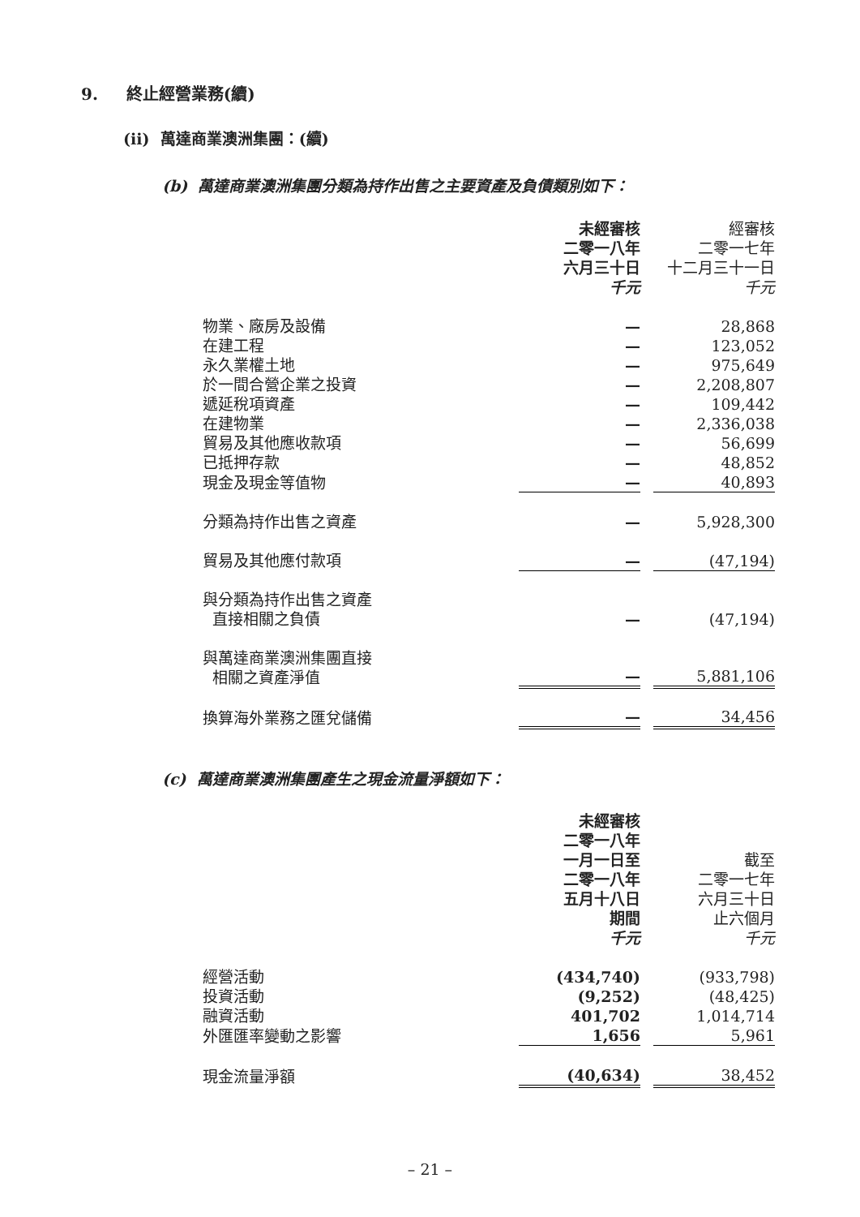9. 終止經營業務(續)
(ii) 萬達商業澳洲集團：(續)
(b) 萬達商業澳洲集團分類為持作出售之主要資產及負債類別如下：
| | 未經審核 二零一八年 六月三十日 千元 | | 經審核 二零一七年 十二月三十一日 千元 |
| 物業、廠房及設備 | — | | 28,868 |
| 在建工程 | — | | 123,052 |
| 永久業權土地 | — | | 975,649 |
| 於一間合營企業之投資 | — | | 2,208,807 |
| 遞延稅項資產 | — | | 109,442 |
| 在建物業 | — | | 2,336,038 |
| 貿易及其他應收款項 | — | | 56,699 |
| 已抵押存款 | — | | 48,852 |
| 現金及現金等值物 | — | | 40,893 |
| 分類為持作出售之資產 | — | | 5,928,300 |
| 貿易及其他應付款項 | — | | (47,194) |
| 與分類為持作出售之資產 直接相關之負債 | — | | (47,194) |
| 與萬達商業澳洲集團直接 相關之資產淨值 | — | | 5,881,106 |
| 換算海外業務之匯兌儲備 | — | | 34,456 |
(c) 萬達商業澳洲集團產生之現金流量淨額如下：
| | 未經審核 二零一八年 一月一日至 二零一八年 五月十八日 期間 千元 | | 截至 二零一七年 六月三十日 止六個月 千元 |
| 經營活動 | (434,740) | | (933,798) |
| 投資活動 | (9,252) | | (48,425) |
| 融資活動 | 401,702 | | 1,014,714 |
| 外匯匯率變動之影響 | 1,656 | | 5,961 |
| 現金流量淨額 | (40,634) | | 38,452 |
– 21 –